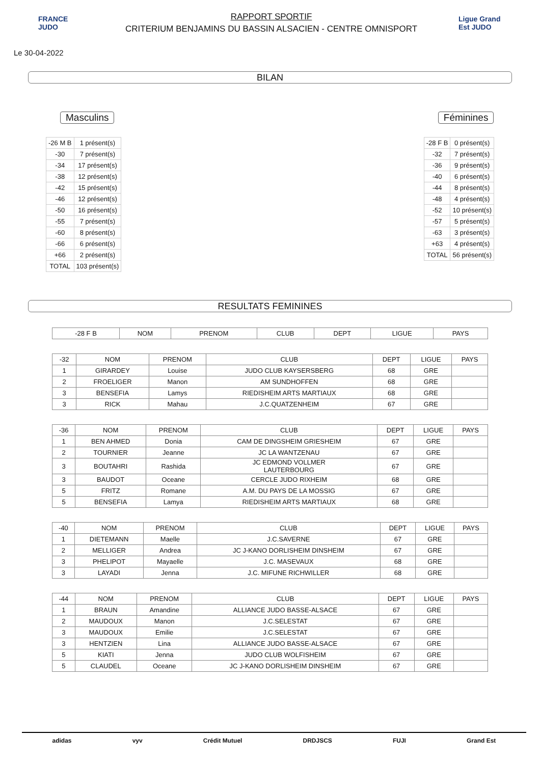FRANCE JUDO
RAPPORT SPORTIF
CRITERIUM BENJAMINS DU BASSIN ALSACIEN - CENTRE OMNISPORT
Ligue Grand Est JUDO
Le 30-04-2022
BILAN
Masculins
| -26 M B | 1 présent(s) |
| -30 | 7 présent(s) |
| -34 | 17 présent(s) |
| -38 | 12 présent(s) |
| -42 | 15 présent(s) |
| -46 | 12 présent(s) |
| -50 | 16 présent(s) |
| -55 | 7 présent(s) |
| -60 | 8 présent(s) |
| -66 | 6 présent(s) |
| +66 | 2 présent(s) |
| TOTAL | 103 présent(s) |
Féminines
| -28 F B | 0 présent(s) |
| -32 | 7 présent(s) |
| -36 | 9 présent(s) |
| -40 | 6 présent(s) |
| -44 | 8 présent(s) |
| -48 | 4 présent(s) |
| -52 | 10 présent(s) |
| -57 | 5 présent(s) |
| -63 | 3 présent(s) |
| +63 | 4 présent(s) |
| TOTAL | 56 présent(s) |
RESULTATS FEMININES
| -28 F B | NOM | PRENOM | CLUB | DEPT | LIGUE | PAYS |
| --- | --- | --- | --- | --- | --- | --- |
| -32 | NOM | PRENOM | CLUB | DEPT | LIGUE | PAYS |
| --- | --- | --- | --- | --- | --- | --- |
| 1 | GIRARDEY | Louise | JUDO CLUB KAYSERSBERG | 68 | GRE | |
| 2 | FROELIGER | Manon | AM SUNDHOFFEN | 68 | GRE | |
| 3 | BENSEFIA | Lamys | RIEDISHEIM ARTS MARTIAUX | 68 | GRE | |
| 3 | RICK | Mahau | J.C.QUATZENHEIM | 67 | GRE | |
| -36 | NOM | PRENOM | CLUB | DEPT | LIGUE | PAYS |
| --- | --- | --- | --- | --- | --- | --- |
| 1 | BEN AHMED | Donia | CAM DE DINGSHEIM GRIESHEIM | 67 | GRE | |
| 2 | TOURNIER | Jeanne | JC LA WANTZENAU | 67 | GRE | |
| 3 | BOUTAHRI | Rashida | JC EDMOND VOLLMER LAUTERBOURG | 67 | GRE | |
| 3 | BAUDOT | Oceane | CERCLE JUDO RIXHEIM | 68 | GRE | |
| 5 | FRITZ | Romane | A.M. DU PAYS DE LA MOSSIG | 67 | GRE | |
| 5 | BENSEFIA | Lamya | RIEDISHEIM ARTS MARTIAUX | 68 | GRE | |
| -40 | NOM | PRENOM | CLUB | DEPT | LIGUE | PAYS |
| --- | --- | --- | --- | --- | --- | --- |
| 1 | DIETEMANN | Maelle | J.C.SAVERNE | 67 | GRE | |
| 2 | MELLIGER | Andrea | JC J-KANO DORLISHEIM DINSHEIM | 67 | GRE | |
| 3 | PHELIPOT | Mayaelle | J.C. MASEVAUX | 68 | GRE | |
| 3 | LAYADI | Jenna | J.C. MIFUNE RICHWILLER | 68 | GRE | |
| -44 | NOM | PRENOM | CLUB | DEPT | LIGUE | PAYS |
| --- | --- | --- | --- | --- | --- | --- |
| 1 | BRAUN | Amandine | ALLIANCE JUDO BASSE-ALSACE | 67 | GRE | |
| 2 | MAUDOUX | Manon | J.C.SELESTAT | 67 | GRE | |
| 3 | MAUDOUX | Emilie | J.C.SELESTAT | 67 | GRE | |
| 3 | HENTZIEN | Lina | ALLIANCE JUDO BASSE-ALSACE | 67 | GRE | |
| 5 | KIATI | Jenna | JUDO CLUB WOLFISHEIM | 67 | GRE | |
| 5 | CLAUDEL | Oceane | JC J-KANO DORLISHEIM DINSHEIM | 67 | GRE | |
adidas vyv Crédit Mutuel DRDJSCS FUJI Grand Est